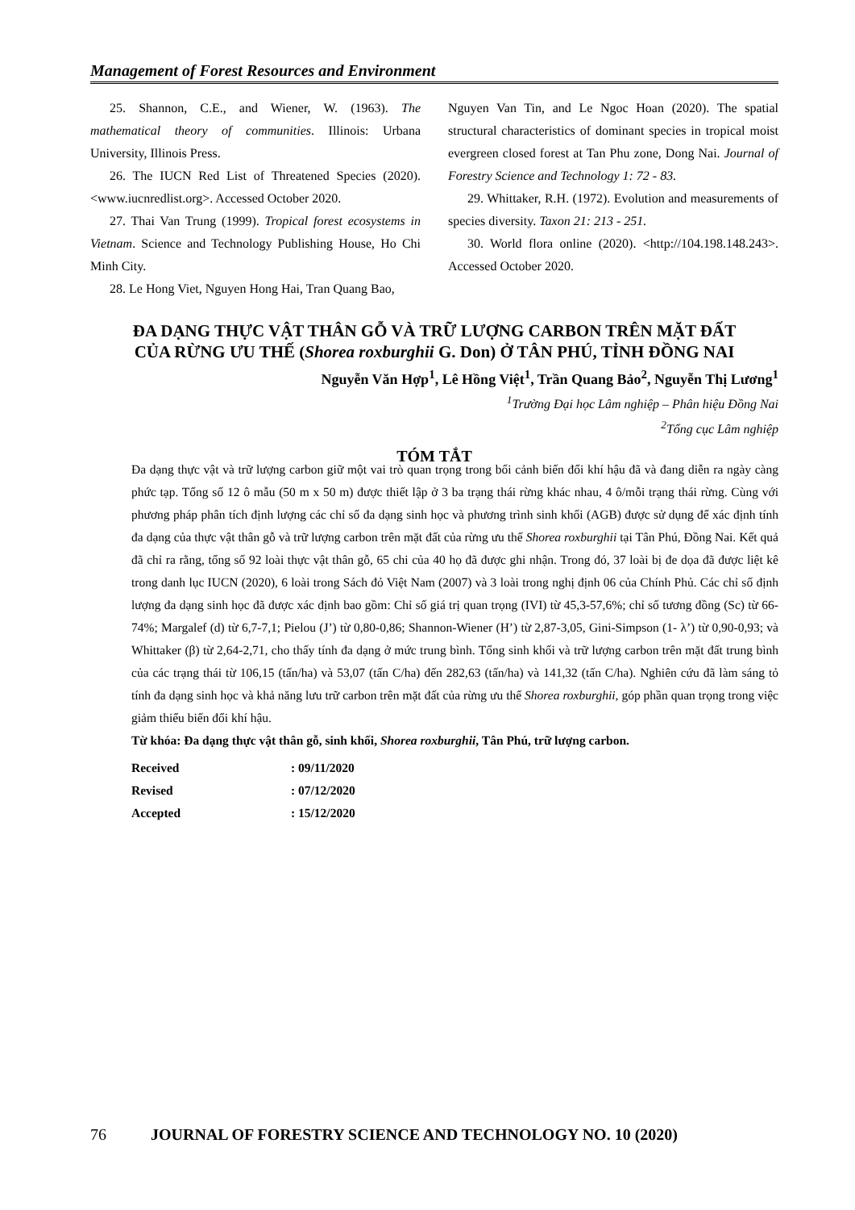Management of Forest Resources and Environment
25. Shannon, C.E., and Wiener, W. (1963). The mathematical theory of communities. Illinois: Urbana University, Illinois Press.
26. The IUCN Red List of Threatened Species (2020). <www.iucnredlist.org>. Accessed October 2020.
27. Thai Van Trung (1999). Tropical forest ecosystems in Vietnam. Science and Technology Publishing House, Ho Chi Minh City.
28. Le Hong Viet, Nguyen Hong Hai, Tran Quang Bao,
Nguyen Van Tin, and Le Ngoc Hoan (2020). The spatial structural characteristics of dominant species in tropical moist evergreen closed forest at Tan Phu zone, Dong Nai. Journal of Forestry Science and Technology 1: 72 - 83.
29. Whittaker, R.H. (1972). Evolution and measurements of species diversity. Taxon 21: 213 - 251.
30. World flora online (2020). <http://104.198.148.243>. Accessed October 2020.
ĐA DẠNG THỰC VẬT THÂN GỖ VÀ TRỮ LƯỢNG CARBON TRÊN MẶT ĐẤT
CỦA RỪNG ƯU THẾ (Shorea roxburghii G. Don) Ở TÂN PHÚ, TỈNH ĐỒNG NAI
Nguyễn Văn Hợp<sup>1</sup>, Lê Hồng Việt<sup>1</sup>, Trần Quang Bảo<sup>2</sup>, Nguyễn Thị Lương<sup>1</sup>
<sup>1</sup> Trường Đại học Lâm nghiệp – Phân hiệu Đồng Nai
<sup>2</sup> Tổng cục Lâm nghiệp
TÓM TẮT
Đa dạng thực vật và trữ lượng carbon giữ một vai trò quan trọng trong bối cảnh biến đổi khí hậu đã và đang diễn ra ngày càng phức tạp. Tổng số 12 ô mẫu (50 m x 50 m) được thiết lập ở 3 ba trạng thái rừng khác nhau, 4 ô/mỗi trạng thái rừng. Cùng với phương pháp phân tích định lượng các chỉ số đa dạng sinh học và phương trình sinh khối (AGB) được sử dụng để xác định tính đa dạng của thực vật thân gỗ và trữ lượng carbon trên mặt đất của rừng ưu thế Shorea roxburghii tại Tân Phú, Đồng Nai. Kết quả đã chỉ ra rằng, tổng số 92 loài thực vật thân gỗ, 65 chi của 40 họ đã được ghi nhận. Trong đó, 37 loài bị đe dọa đã được liệt kê trong danh lục IUCN (2020), 6 loài trong Sách đỏ Việt Nam (2007) và 3 loài trong nghị định 06 của Chính Phủ. Các chỉ số định lượng đa dạng sinh học đã được xác định bao gồm: Chỉ số giá trị quan trọng (IVI) từ 45,3-57,6%; chỉ số tương đồng (Sc) từ 66-74%; Margalef (d) từ 6,7-7,1; Pielou (J’) từ 0,80-0,86; Shannon-Wiener (H’) từ 2,87-3,05, Gini-Simpson (1- λ’) từ 0,90-0,93; và Whittaker (β) từ 2,64-2,71, cho thấy tính đa dạng ở mức trung bình. Tổng sinh khối và trữ lượng carbon trên mặt đất trung bình của các trạng thái từ 106,15 (tấn/ha) và 53,07 (tấn C/ha) đến 282,63 (tấn/ha) và 141,32 (tấn C/ha). Nghiên cứu đã làm sáng tỏ tính đa dạng sinh học và khả năng lưu trữ carbon trên mặt đất của rừng ưu thế Shorea roxburghii, góp phần quan trọng trong việc giảm thiểu biến đổi khí hậu.
Từ khóa: Đa dạng thực vật thân gỗ, sinh khối, Shorea roxburghii, Tân Phú, trữ lượng carbon.
| Received | : 09/11/2020 |
| Revised | : 07/12/2020 |
| Accepted | : 15/12/2020 |
76 JOURNAL OF FORESTRY SCIENCE AND TECHNOLOGY NO. 10 (2020)